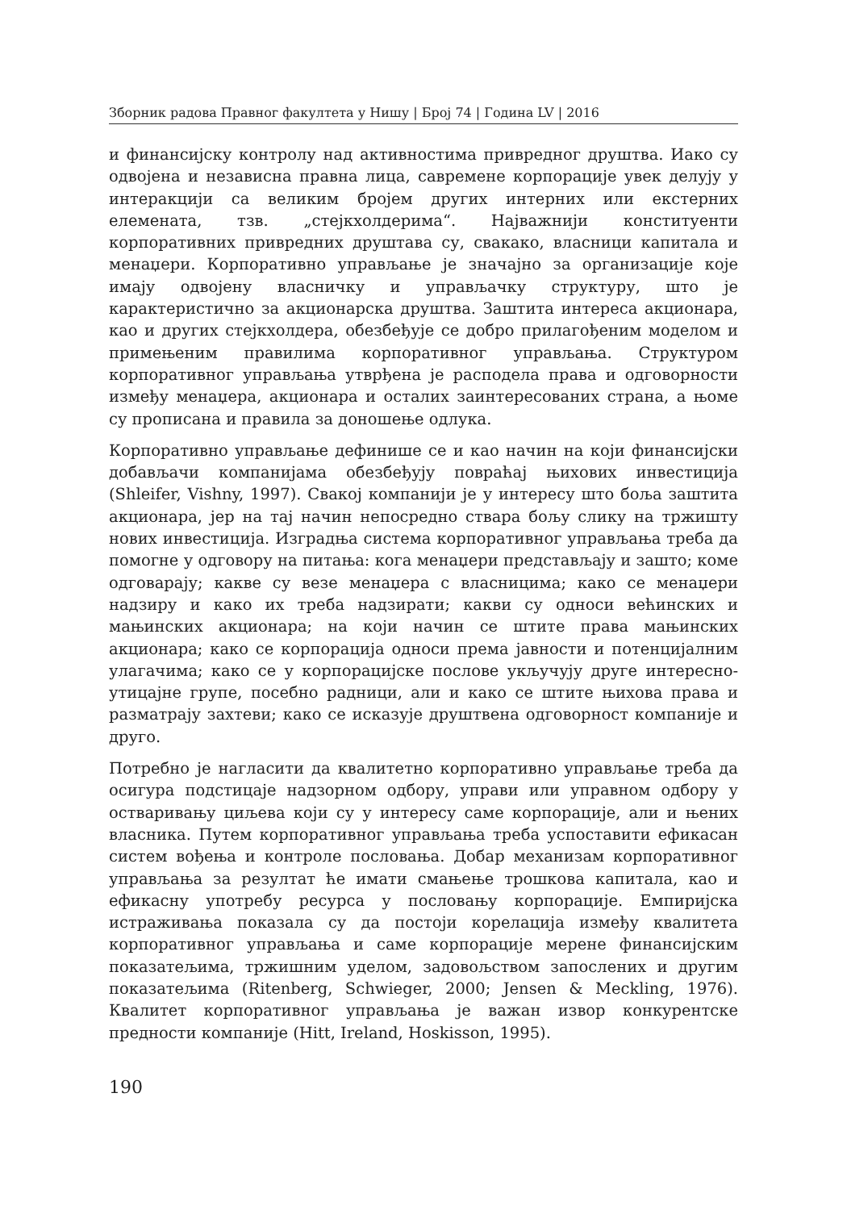Зборник радова Правног факултета у Нишу | Број 74 | Година LV | 2016
и финансијску контролу над активностима привредног друштва. Иако су одвојена и независна правна лица, савремене корпорације увек делују у интеракцији са великим бројем других интерних или екстерних елемената, тзв. „стејкхолдерима“. Најважнији конституенти корпоративних привредних друштава су, свакако, власници капитала и менаџери. Корпоративно управљање је значајно за организације које имају одвојену власничку и управљачку структуру, што је карактеристично за акционарска друштва. Заштита интереса акционара, као и других стејкхолдера, обезбеђује се добро прилагођеним моделом и примењеним правилима корпоративног управљања. Структуром корпоративног управљања утврђена је расподела права и одговорности између менаџера, акционара и осталих заинтересованих страна, а њоме су прописана и правила за доношење одлука.
Корпоративно управљање дефинише се и као начин на који финансијски добављачи компанијама обезбеђују повраћај њихових инвестиција (Shleifer, Vishny, 1997). Свакој компанији је у интересу што боља заштита акционара, јер на тај начин непосредно ствара бољу слику на тржишту нових инвестиција. Изградња система корпоративног управљања треба да помогне у одговору на питања: кога менаџери представљају и зашто; коме одговарају; какве су везе менаџера с власницима; како се менаџери надзиру и како их треба надзирати; какви су односи већинских и мањинских акционара; на који начин се штите права мањинских акционара; како се корпорација односи према јавности и потенцијалним улагачима; како се у корпорацијске послове укључују друге интересно-утицајне групе, посебно радници, али и како се штите њихова права и разматрају захтеви; како се исказује друштвена одговорност компаније и друго.
Потребно је нагласити да квалитетно корпоративно управљање треба да осигура подстицаје надзорном одбору, управи или управном одбору у остваривању циљева који су у интересу саме корпорације, али и њених власника. Путем корпоративног управљања треба успоставити ефикасан систем вођења и контроле пословања. Добар механизам корпоративног управљања за резултат ће имати смањење трошкова капитала, као и ефикасну употребу ресурса у пословању корпорације. Емпиријска истраживања показала су да постоји корелација између квалитета корпоративног управљања и саме корпорације мерене финансијским показатељима, тржишним уделом, задовољством запослених и другим показатељима (Ritenberg, Schwieger, 2000; Jensen & Meckling, 1976). Квалитет корпоративног управљања је важан извор конкурентске предности компаније (Hitt, Ireland, Hoskisson, 1995).
190